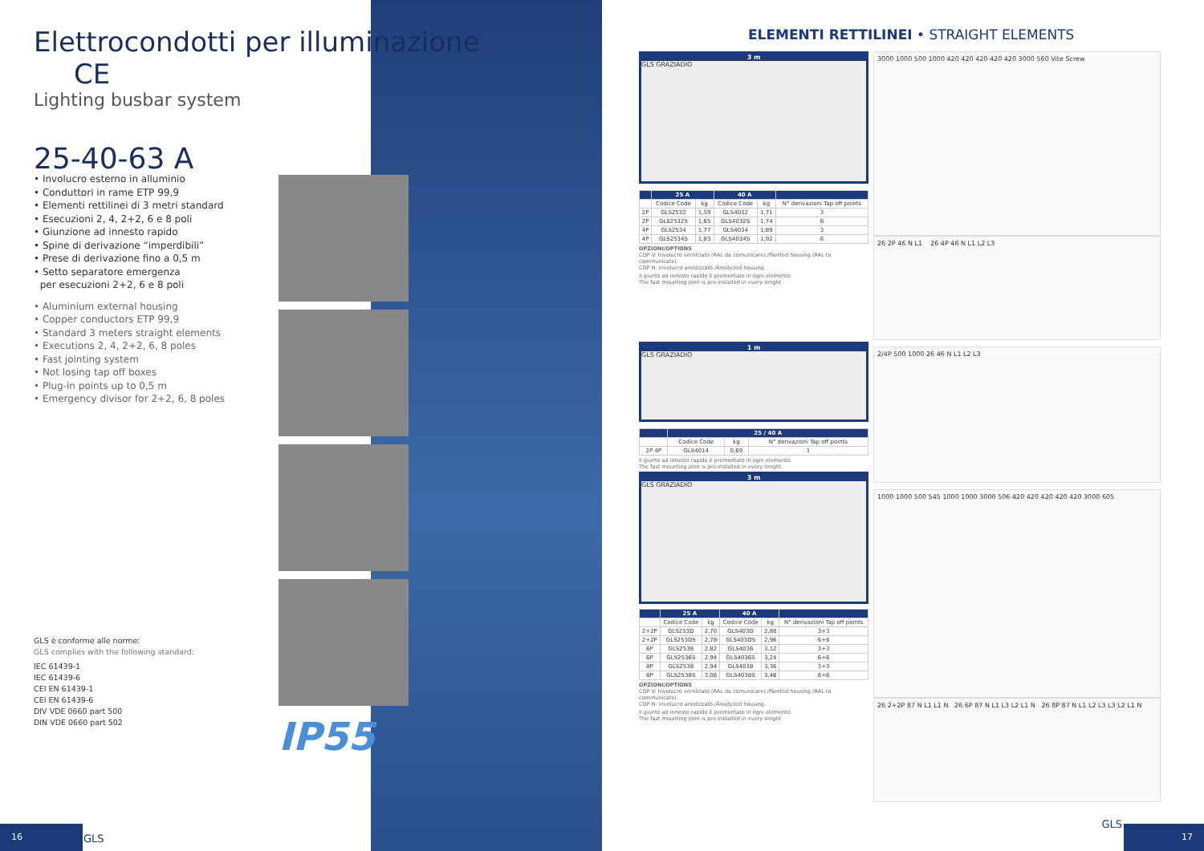Elettrocondotti per illuminazione CE
Lighting busbar system
25-40-63 A
• Involucro esterno in alluminio
• Conduttori in rame ETP 99,9
• Elementi rettilinei di 3 metri standard
• Esecuzioni 2, 4, 2+2, 6 e 8 poli
• Giunzione ad innesto rapido
• Spine di derivazione “imperdibili”
• Prese di derivazione fino a 0,5 m
• Setto separatore emergenza
per esecuzioni 2+2, 6 e 8 poli
• Aluminium external housing
• Copper conductors ETP 99,9
• Standard 3 meters straight elements
• Executions 2, 4, 2+2, 6, 8 poles
• Fast jointing system
• Not losing tap off boxes
• Plug-in points up to 0,5 m
• Emergency divisor for 2+2, 6, 8 poles
GLS è conforme alle norme:
GLS complies with the following standard:
IEC 61439-1
IEC 61439-6
CEI EN 61439-1
CEI EN 61439-6
DIV VDE 0660 part 500
DIN VDE 0660 part 502
IP55
16
GLS
ELEMENTI RETTILINEI • STRAIGHT ELEMENTS
3 m
GLS GRAZIADIO
| | 25 A | | 40 A | | |
| --- | --- | --- | --- | --- | --- |
| | Codice Code | kg | Codice Code | kg | N° derivazioni Tap off points |
| 2P | GLS2532 | 1,59 | GLS4032 | 1,71 | 3 |
| 2P | GLS2532S | 1,65 | GLS4032S | 1,74 | 6 |
| 4P | GLS2534 | 1,77 | GLS4034 | 1,89 | 3 |
| 4P | GLS2534S | 1,83 | GLS4034S | 1,92 | 6 |
OPZIONI/OPTIONS
COP V: Involucro verniciato (RAL da comunicare)./Painted housing (RAL to communicate).
COP N: Involucro anodizzato./Anodyzed housing.
Il giunto ad innesto rapido è premontato in ogni elemento.
The fast mounting joint is pre-installed in every lenght.
1 m
GLS GRAZIADIO
| | 25 / 40 A | | |
| --- | --- | --- | --- |
| | Codice Code | kg | N° derivazioni Tap off points |
| 2P 4P | GLS4014 | 0,69 | 1 |
Il giunto ad innesto rapido è premontato in ogni elemento.
The fast mounting joint is pre-installed in every lenght.
3 m
GLS GRAZIADIO
| | 25 A | | 40 A | | |
| --- | --- | --- | --- | --- | --- |
| | Codice Code | kg | Codice Code | kg | N° derivazioni Tap off points |
| 2+2P | GLS253D | 2,70 | GLS403D | 2,88 | 3+3 |
| 2+2P | GLS253DS | 2,78 | GLS403DS | 2,96 | 6+6 |
| 6P | GLS2536 | 2,82 | GLS4036 | 3,12 | 3+3 |
| 6P | GLS2536S | 2,94 | GLS4036S | 3,24 | 6+6 |
| 8P | GLS2538 | 2,94 | GLS4038 | 3,36 | 3+3 |
| 8P | GLS2538S | 3,06 | GLS4038S | 3,48 | 6+6 |
OPZIONI/OPTIONS
COP V: Involucro verniciato (RAL da comunicare)./Painted housing (RAL to communicate).
COP N: Involucro anodizzato./Anodyzed housing.
Il giunto ad innesto rapido è premontato in ogni elemento.
The fast mounting joint is pre-installed in every lenght.
3000 1000 500 1000 420 420 420 420 420 3000 560 Vite Screw
26 2P 46 N L1 26 4P 46 N L1 L2 L3
2/4P 500 1000 26 46 N L1 L2 L3
1000 1000 500 545 1000 1000 3000 506 420 420 420 420 420 3000 605
26 2+2P 87 N L1 L1 N 26 6P 87 N L1 L3 L2 L1 N 26 8P 87 N L1 L2 L3 L3 L2 L1 N
GLS
17